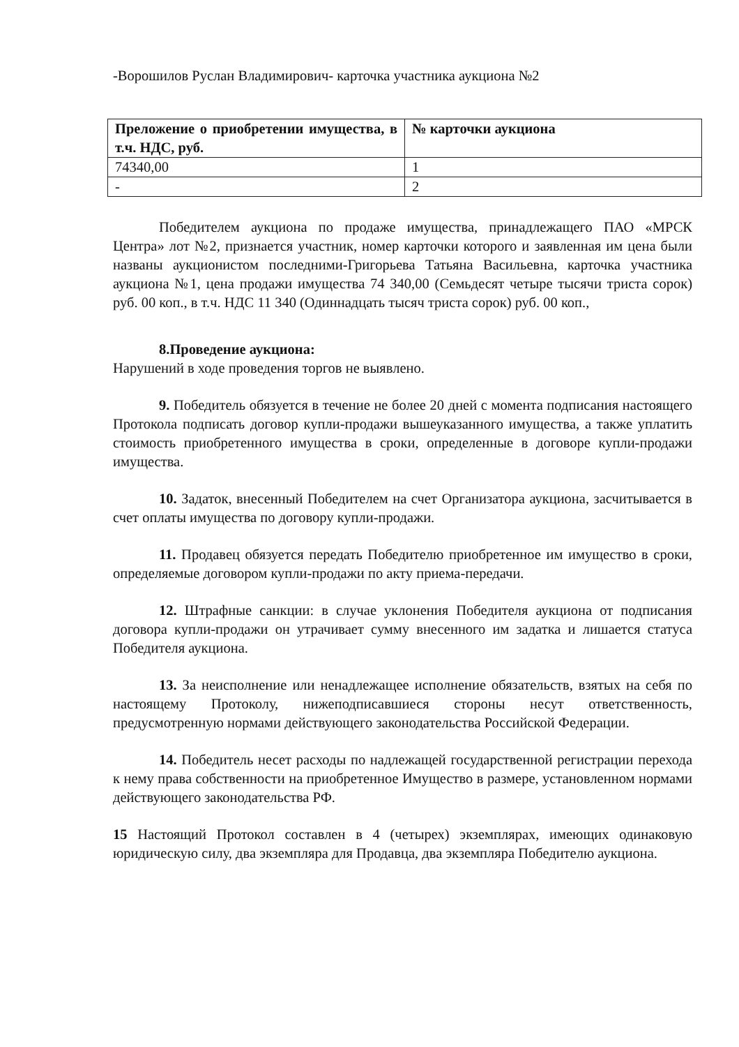-Ворошилов Руслан Владимирович- карточка участника аукциона №2
| Преложение о приобретении имущества, в т.ч. НДС, руб. | № карточки аукциона |
| --- | --- |
| 74340,00 | 1 |
| - | 2 |
Победителем аукциона по продаже имущества, принадлежащего ПАО «МРСК Центра» лот №2, признается участник, номер карточки которого и заявленная им цена были названы аукционистом последними-Григорьева Татьяна Васильевна, карточка участника аукциона №1, цена продажи имущества 74 340,00 (Семьдесят четыре тысячи триста сорок) руб. 00 коп., в т.ч. НДС 11 340 (Одиннадцать тысяч триста сорок) руб. 00 коп.,
8.Проведение аукциона:
Нарушений в ходе проведения торгов не выявлено.
9. Победитель обязуется в течение не более 20 дней с момента подписания настоящего Протокола подписать договор купли-продажи вышеуказанного имущества, а также уплатить стоимость приобретенного имущества в сроки, определенные в договоре купли-продажи имущества.
10. Задаток, внесенный Победителем на счет Организатора аукциона, засчитывается в счет оплаты имущества по договору купли-продажи.
11. Продавец обязуется передать Победителю приобретенное им имущество в сроки, определяемые договором купли-продажи по акту приема-передачи.
12. Штрафные санкции: в случае уклонения Победителя аукциона от подписания договора купли-продажи он утрачивает сумму внесенного им задатка и лишается статуса Победителя аукциона.
13. За неисполнение или ненадлежащее исполнение обязательств, взятых на себя по настоящему Протоколу, нижеподписавшиеся стороны несут ответственность, предусмотренную нормами действующего законодательства Российской Федерации.
14. Победитель несет расходы по надлежащей государственной регистрации перехода к нему права собственности на приобретенное Имущество в размере, установленном нормами действующего законодательства РФ.
15 Настоящий Протокол составлен в 4 (четырех) экземплярах, имеющих одинаковую юридическую силу, два экземпляра для Продавца, два экземпляра Победителю аукциона.